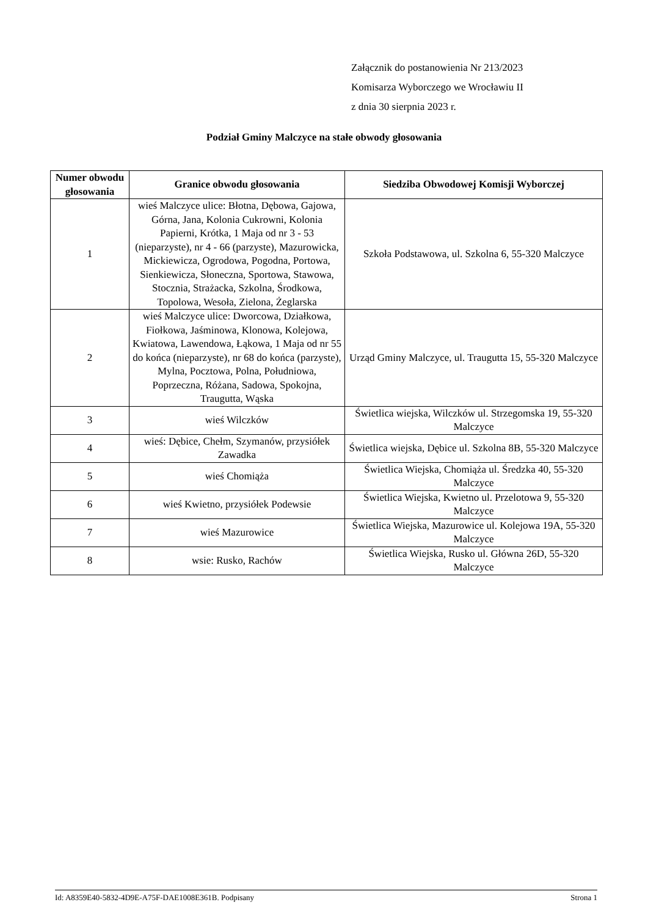Załącznik do postanowienia Nr 213/2023
Komisarza Wyborczego we Wrocławiu II
z dnia 30 sierpnia 2023 r.
Podział Gminy Malczyce na stałe obwody głosowania
| Numer obwodu głosowania | Granice obwodu głosowania | Siedziba Obwodowej Komisji Wyborczej |
| --- | --- | --- |
| 1 | wieś Malczyce ulice: Błotna, Dębowa, Gajowa, Górna, Jana, Kolonia Cukrowni, Kolonia Papierni, Krótka, 1 Maja od nr 3 - 53 (nieparzyste), nr 4 - 66 (parzyste), Mazurowicka, Mickiewicza, Ogrodowa, Pogodna, Portowa, Sienkiewicza, Słoneczna, Sportowa, Stawowa, Stocznia, Strażacka, Szkolna, Środkowa, Topolowa, Wesoła, Zielona, Żeglarska | Szkoła Podstawowa, ul. Szkolna 6, 55-320 Malczyce |
| 2 | wieś Malczyce ulice: Dworcowa, Działkowa, Fiołkowa, Jaśminowa, Klonowa, Kolejowa, Kwiatowa, Lawendowa, Łąkowa, 1 Maja od nr 55 do końca (nieparzyste), nr 68 do końca (parzyste), Mylna, Pocztowa, Polna, Południowa, Poprzeczna, Różana, Sadowa, Spokojna, Traugutta, Wąska | Urząd Gminy Malczyce, ul. Traugutta 15, 55-320 Malczyce |
| 3 | wieś Wilczków | Świetlica wiejska, Wilczków ul. Strzegomska 19, 55-320 Malczyce |
| 4 | wieś: Dębice, Chełm, Szymanów, przysiółek Zawadka | Świetlica wiejska, Dębice ul. Szkolna 8B, 55-320 Malczyce |
| 5 | wieś Chomiąża | Świetlica Wiejska, Chomiąża ul. Średzka 40, 55-320 Malczyce |
| 6 | wieś Kwietno, przysiółek Podewsie | Świetlica Wiejska, Kwietno ul. Przelotowa 9, 55-320 Malczyce |
| 7 | wieś Mazurowice | Świetlica Wiejska, Mazurowice ul. Kolejowa 19A, 55-320 Malczyce |
| 8 | wsie: Rusko, Rachów | Świetlica Wiejska, Rusko ul. Główna 26D, 55-320 Malczyce |
Id: A8359E40-5832-4D9E-A75F-DAE1008E361B. Podpisany Strona 1